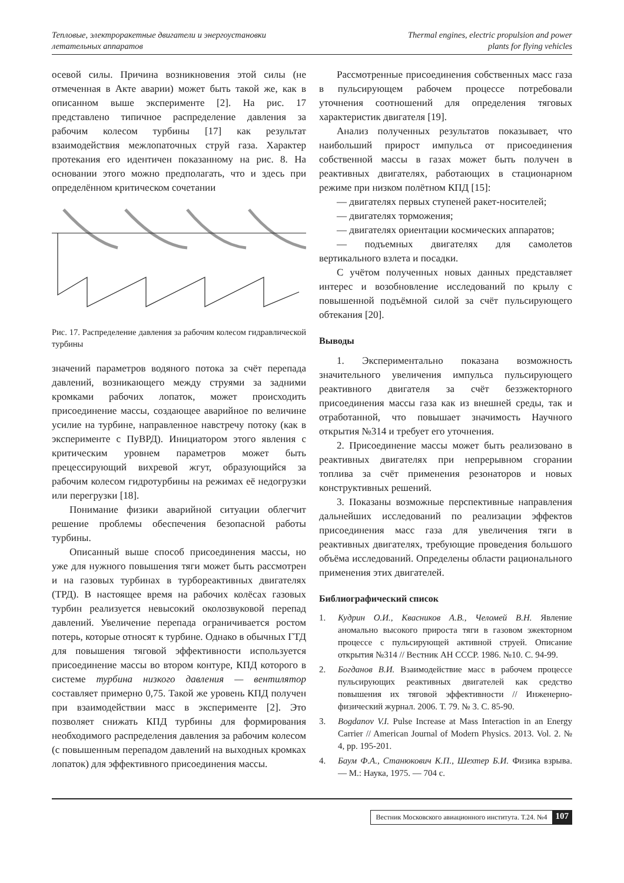Тепловые, электроракетные двигатели и энергоустановки
летательных аппаратов
Thermal engines, electric propulsion and power
plants for flying vehicles
осевой силы. Причина возникновения этой силы (не отмеченная в Акте аварии) может быть такой же, как в описанном выше эксперименте [2]. На рис. 17 представлено типичное распределение давления за рабочим колесом турбины [17] как результат взаимодействия межлопаточных струй газа. Характер протекания его идентичен показанному на рис. 8. На основании этого можно предполагать, что и здесь при определённом критическом сочетании
Рис. 17. Распределение давления за рабочим колесом гидравлической турбины
значений параметров водяного потока за счёт перепада давлений, возникающего между струями за задними кромками рабочих лопаток, может происходить присоединение массы, создающее аварийное по величине усилие на турбине, направленное навстречу потоку (как в эксперименте с ПуВРД). Инициатором этого явления с критическим уровнем параметров может быть прецессирующий вихревой жгут, образующийся за рабочим колесом гидротурбины на режимах её недогрузки или перегрузки [18].
Понимание физики аварийной ситуации облегчит решение проблемы обеспечения безопасной работы турбины.
Описанный выше способ присоединения массы, но уже для нужного повышения тяги может быть рассмотрен и на газовых турбинах в турбореактивных двигателях (ТРД). В настоящее время на рабочих колёсах газовых турбин реализуется невысокий околозвуковой перепад давлений. Увеличение перепада ограничивается ростом потерь, которые относят к турбине. Однако в обычных ГТД для повышения тяговой эффективности используется присоединение массы во втором контуре, КПД которого в системе турбина низкого давления — вентилятор составляет примерно 0,75. Такой же уровень КПД получен при взаимодействии масс в эксперименте [2]. Это позволяет снижать КПД турбины для формирования необходимого распределения давления за рабочим колесом (с повышенным перепадом давлений на выходных кромках лопаток) для эффективного присоединения массы.
Рассмотренные присоединения собственных масс газа в пульсирующем рабочем процессе потребовали уточнения соотношений для определения тяговых характеристик двигателя [19].
Анализ полученных результатов показывает, что наибольший прирост импульса от присоединения собственной массы в газах может быть получен в реактивных двигателях, работающих в стационарном режиме при низком полётном КПД [15]:
— двигателях первых ступеней ракет-носителей;
— двигателях торможения;
— двигателях ориентации космических аппаратов;
— подъемных двигателях для самолетов вертикального взлета и посадки.
С учётом полученных новых данных представляет интерес и возобновление исследований по крылу с повышенной подъёмной силой за счёт пульсирующего обтекания [20].
Выводы
1. Экспериментально показана возможность значительного увеличения импульса пульсирующего реактивного двигателя за счёт безэжекторного присоединения массы газа как из внешней среды, так и отработанной, что повышает значимость Научного открытия №314 и требует его уточнения.
2. Присоединение массы может быть реализовано в реактивных двигателях при непрерывном сгорании топлива за счёт применения резонаторов и новых конструктивных решений.
3. Показаны возможные перспективные направления дальнейших исследований по реализации эффектов присоединения масс газа для увеличения тяги в реактивных двигателях, требующие проведения большого объёма исследований. Определены области рационального применения этих двигателей.
Библиографический список
1. Кудрин О.И., Квасников А.В., Челомей В.Н. Явление аномально высокого прироста тяги в газовом эжекторном процессе с пульсирующей активной струей. Описание открытия №314 // Вестник АН СССР. 1986. №10. С. 94-99.
2. Богданов В.И. Взаимодействие масс в рабочем процессе пульсирующих реактивных двигателей как средство повышения их тяговой эффективности // Инженерно-физический журнал. 2006. Т. 79. № 3. С. 85-90.
3. Bogdanov V.I. Pulse Increase at Mass Interaction in an Energy Carrier // American Journal of Modern Physics. 2013. Vol. 2. № 4, pp. 195-201.
4. Баум Ф.А., Станюкович К.П., Шехтер Б.И. Физика взрыва. — М.: Наука, 1975. — 704 с.
Вестник Московского авиационного института. Т.24. №4 107